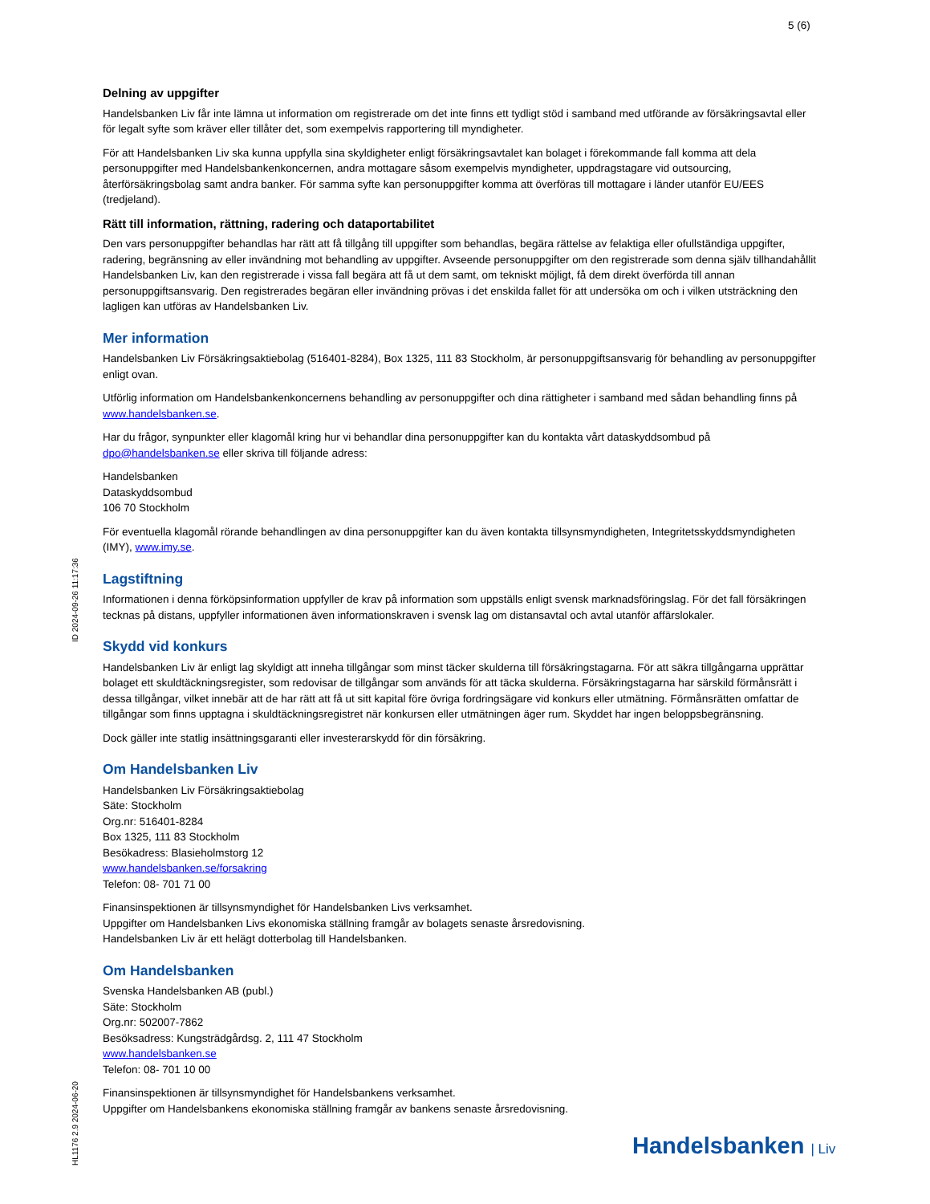5 (6)
ID 2024-09-26 11:17:36
HL1176 2.9 2024-06-20
Delning av uppgifter
Handelsbanken Liv får inte lämna ut information om registrerade om det inte finns ett tydligt stöd i samband med utförande av försäkringsavtal eller för legalt syfte som kräver eller tillåter det, som exempelvis rapportering till myndigheter.
För att Handelsbanken Liv ska kunna uppfylla sina skyldigheter enligt försäkringsavtalet kan bolaget i förekommande fall komma att dela personuppgifter med Handelsbankenkoncernen, andra mottagare såsom exempelvis myndigheter, uppdragstagare vid outsourcing, återförsäkringsbolag samt andra banker. För samma syfte kan personuppgifter komma att överföras till mottagare i länder utanför EU/EES (tredjeland).
Rätt till information, rättning, radering och dataportabilitet
Den vars personuppgifter behandlas har rätt att få tillgång till uppgifter som behandlas, begära rättelse av felaktiga eller ofullständiga uppgifter, radering, begränsning av eller invändning mot behandling av uppgifter. Avseende personuppgifter om den registrerade som denna själv tillhandahållit Handelsbanken Liv, kan den registrerade i vissa fall begära att få ut dem samt, om tekniskt möjligt, få dem direkt överförda till annan personuppgiftsansvarig. Den registrerades begäran eller invändning prövas i det enskilda fallet för att undersöka om och i vilken utsträckning den lagligen kan utföras av Handelsbanken Liv.
Mer information
Handelsbanken Liv Försäkringsaktiebolag (516401-8284), Box 1325, 111 83 Stockholm, är personuppgiftsansvarig för behandling av personuppgifter enligt ovan.
Utförlig information om Handelsbankenkoncernens behandling av personuppgifter och dina rättigheter i samband med sådan behandling finns på www.handelsbanken.se.
Har du frågor, synpunkter eller klagomål kring hur vi behandlar dina personuppgifter kan du kontakta vårt dataskyddsombud på dpo@handelsbanken.se eller skriva till följande adress:
Handelsbanken
Dataskyddsombud
106 70 Stockholm
För eventuella klagomål rörande behandlingen av dina personuppgifter kan du även kontakta tillsynsmyndigheten, Integritetsskyddsmyndigheten (IMY), www.imy.se.
Lagstiftning
Informationen i denna förköpsinformation uppfyller de krav på information som uppställs enligt svensk marknadsföringslag. För det fall försäkringen tecknas på distans, uppfyller informationen även informationskraven i svensk lag om distansavtal och avtal utanför affärslokaler.
Skydd vid konkurs
Handelsbanken Liv är enligt lag skyldigt att inneha tillgångar som minst täcker skulderna till försäkringstagarna. För att säkra tillgångarna upprättar bolaget ett skuldtäckningsregister, som redovisar de tillgångar som används för att täcka skulderna. Försäkringstagarna har särskild förmånsrätt i dessa tillgångar, vilket innebär att de har rätt att få ut sitt kapital före övriga fordringsägare vid konkurs eller utmätning. Förmånsrätten omfattar de tillgångar som finns upptagna i skuldtäckningsregistret när konkursen eller utmätningen äger rum. Skyddet har ingen beloppsbegränsning.
Dock gäller inte statlig insättningsgaranti eller investerarskydd för din försäkring.
Om Handelsbanken Liv
Handelsbanken Liv Försäkringsaktiebolag
Säte: Stockholm
Org.nr: 516401-8284
Box 1325, 111 83 Stockholm
Besökadress: Blasieholmstorg 12
www.handelsbanken.se/forsakring
Telefon: 08- 701 71 00
Finansinspektionen är tillsynsmyndighet för Handelsbanken Livs verksamhet.
Uppgifter om Handelsbanken Livs ekonomiska ställning framgår av bolagets senaste årsredovisning.
Handelsbanken Liv är ett helägt dotterbolag till Handelsbanken.
Om Handelsbanken
Svenska Handelsbanken AB (publ.)
Säte: Stockholm
Org.nr: 502007-7862
Besöksadress: Kungsträdgårdsg. 2, 111 47 Stockholm
www.handelsbanken.se
Telefon: 08- 701 10 00
Finansinspektionen är tillsynsmyndighet för Handelsbankens verksamhet.
Uppgifter om Handelsbankens ekonomiska ställning framgår av bankens senaste årsredovisning.
Handelsbanken | Liv